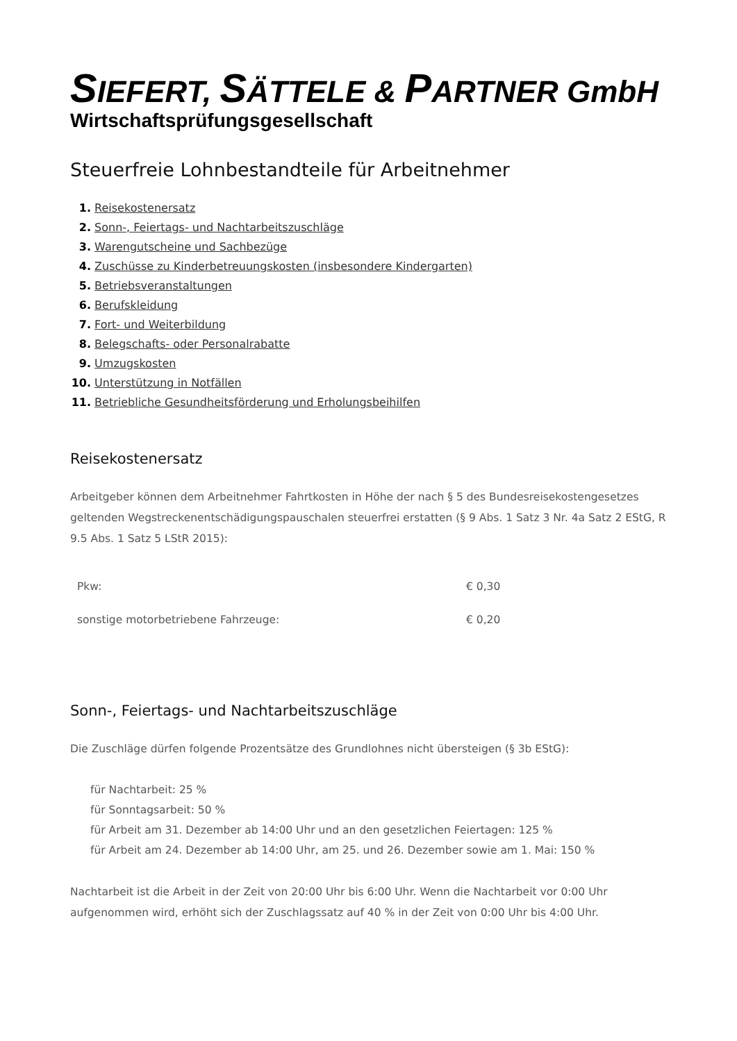SIEFERT, SÄTTELE & PARTNER GmbH
Wirtschaftsprüfungsgesellschaft
Steuerfreie Lohnbestandteile für Arbeitnehmer
1. Reisekostenersatz
2. Sonn-, Feiertags- und Nachtarbeitszuschläge
3. Warengutscheine und Sachbezüge
4. Zuschüsse zu Kinderbetreuungskosten (insbesondere Kindergarten)
5. Betriebsveranstaltungen
6. Berufskleidung
7. Fort- und Weiterbildung
8. Belegschafts- oder Personalrabatte
9. Umzugskosten
10. Unterstützung in Notfällen
11. Betriebliche Gesundheitsförderung und Erholungsbeihilfen
Reisekostenersatz
Arbeitgeber können dem Arbeitnehmer Fahrtkosten in Höhe der nach § 5 des Bundesreisekostengesetzes geltenden Wegstreckenentschädigungspauschalen steuerfrei erstatten (§ 9 Abs. 1 Satz 3 Nr. 4a Satz 2 EStG, R 9.5 Abs. 1 Satz 5 LStR 2015):
| Pkw: | € 0,30 |
| sonstige motorbetriebene Fahrzeuge: | € 0,20 |
Sonn-, Feiertags- und Nachtarbeitszuschläge
Die Zuschläge dürfen folgende Prozentsätze des Grundlohnes nicht übersteigen (§ 3b EStG):
für Nachtarbeit: 25 %
für Sonntagsarbeit: 50 %
für Arbeit am 31. Dezember ab 14:00 Uhr und an den gesetzlichen Feiertagen: 125 %
für Arbeit am 24. Dezember ab 14:00 Uhr, am 25. und 26. Dezember sowie am 1. Mai: 150 %
Nachtarbeit ist die Arbeit in der Zeit von 20:00 Uhr bis 6:00 Uhr. Wenn die Nachtarbeit vor 0:00 Uhr aufgenommen wird, erhöht sich der Zuschlagssatz auf 40 % in der Zeit von 0:00 Uhr bis 4:00 Uhr.